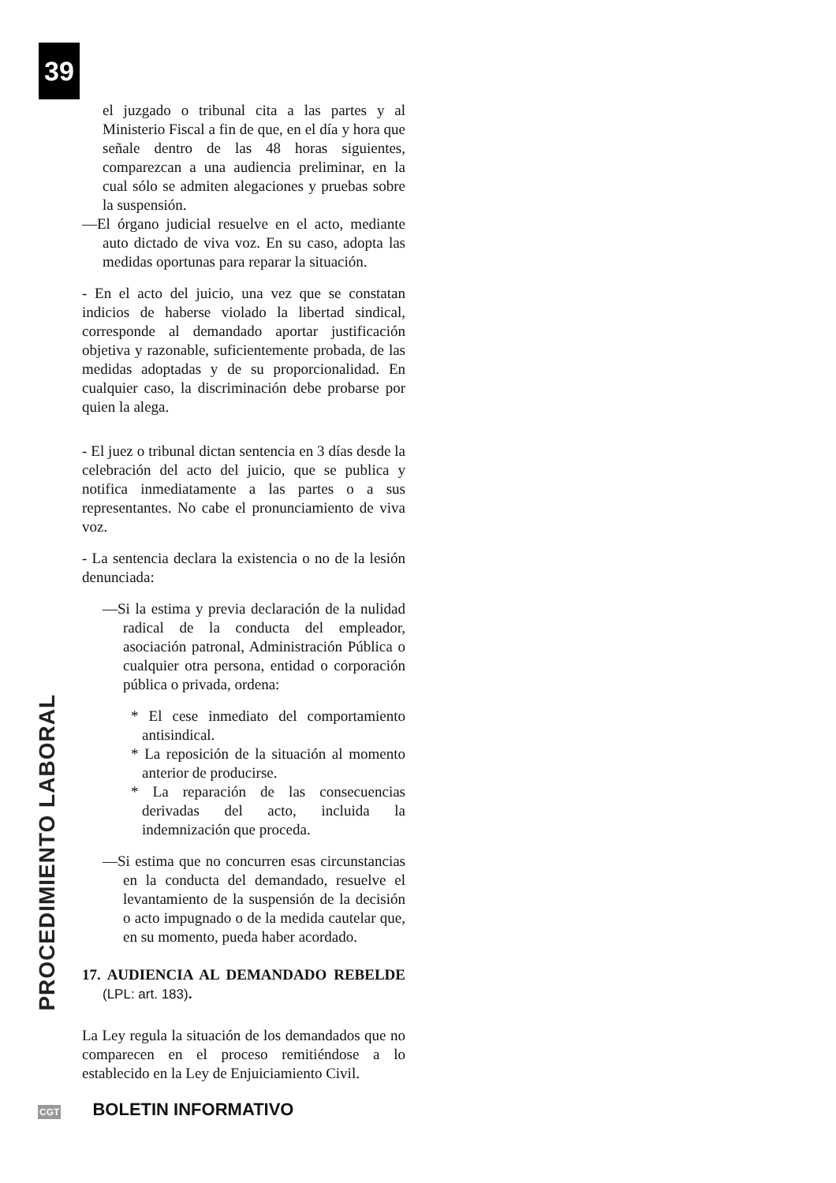39
PROCEDIMIENTO LABORAL
el juzgado o tribunal cita a las partes y al Ministerio Fiscal a fin de que, en el día y hora que señale dentro de las 48 horas siguientes, comparezcan a una audiencia preliminar, en la cual sólo se admiten alegaciones y pruebas sobre la suspensión.
—El órgano judicial resuelve en el acto, mediante auto dictado de viva voz. En su caso, adopta las medidas oportunas para reparar la situación.
- En el acto del juicio, una vez que se constatan indicios de haberse violado la libertad sindical, corresponde al demandado aportar justificación objetiva y razonable, suficientemente probada, de las medidas adoptadas y de su proporcionalidad. En cualquier caso, la discriminación debe probarse por quien la alega.
- El juez o tribunal dictan sentencia en 3 días desde la celebración del acto del juicio, que se publica y notifica inmediatamente a las partes o a sus representantes. No cabe el pronunciamiento de viva voz.
- La sentencia declara la existencia o no de la lesión denunciada:
—Si la estima y previa declaración de la nulidad radical de la conducta del empleador, asociación patronal, Administración Pública o cualquier otra persona, entidad o corporación pública o privada, ordena:
* El cese inmediato del comportamiento antisindical.
* La reposición de la situación al momento anterior de producirse.
* La reparación de las consecuencias derivadas del acto, incluida la indemnización que proceda.
—Si estima que no concurren esas circunstancias en la conducta del demandado, resuelve el levantamiento de la suspensión de la decisión o acto impugnado o de la medida cautelar que, en su momento, pueda haber acordado.
17. AUDIENCIA AL DEMANDADO REBELDE (LPL: art. 183).
La Ley regula la situación de los demandados que no comparecen en el proceso remitiéndose a lo establecido en la Ley de Enjuiciamiento Civil.
CGT BOLETIN INFORMATIVO